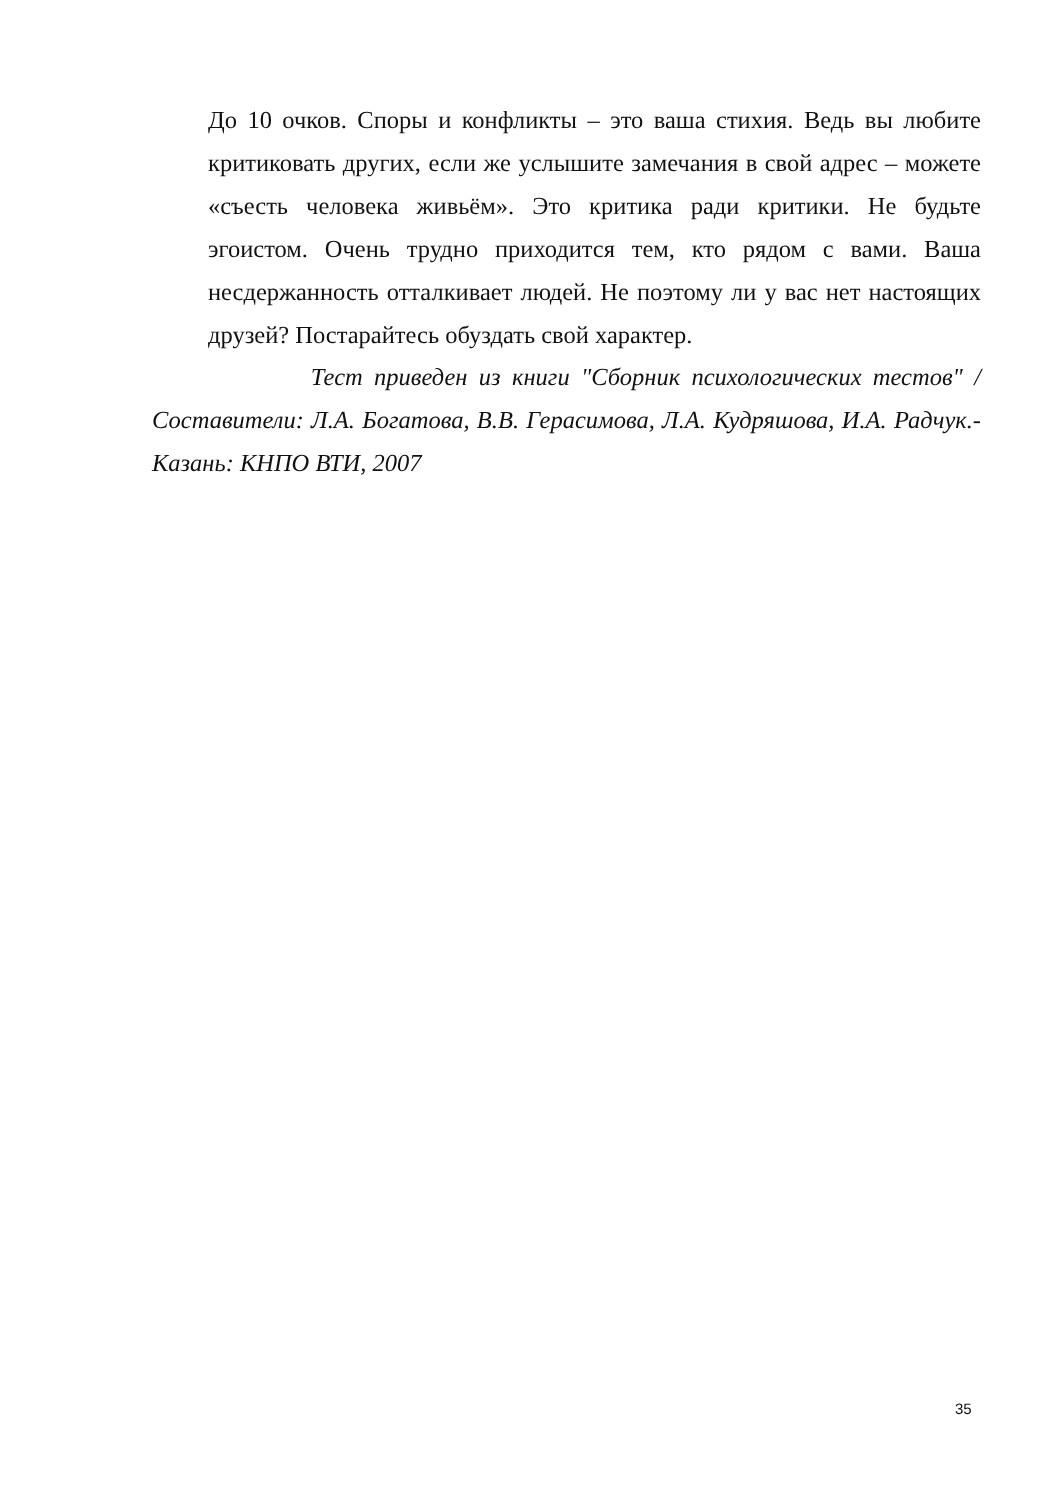До 10 очков. Споры и конфликты – это ваша стихия. Ведь вы любите критиковать других, если же услышите замечания в свой адрес – можете «съесть человека живьём». Это критика ради критики. Не будьте эгоистом. Очень трудно приходится тем, кто рядом с вами. Ваша несдержанность отталкивает людей. Не поэтому ли у вас нет настоящих друзей? Постарайтесь обуздать свой характер.
Тест приведен из книги "Сборник психологических тестов" / Составители: Л.А. Богатова, В.В. Герасимова, Л.А. Кудряшова, И.А. Радчук.-Казань: КНПО ВТИ, 2007
35